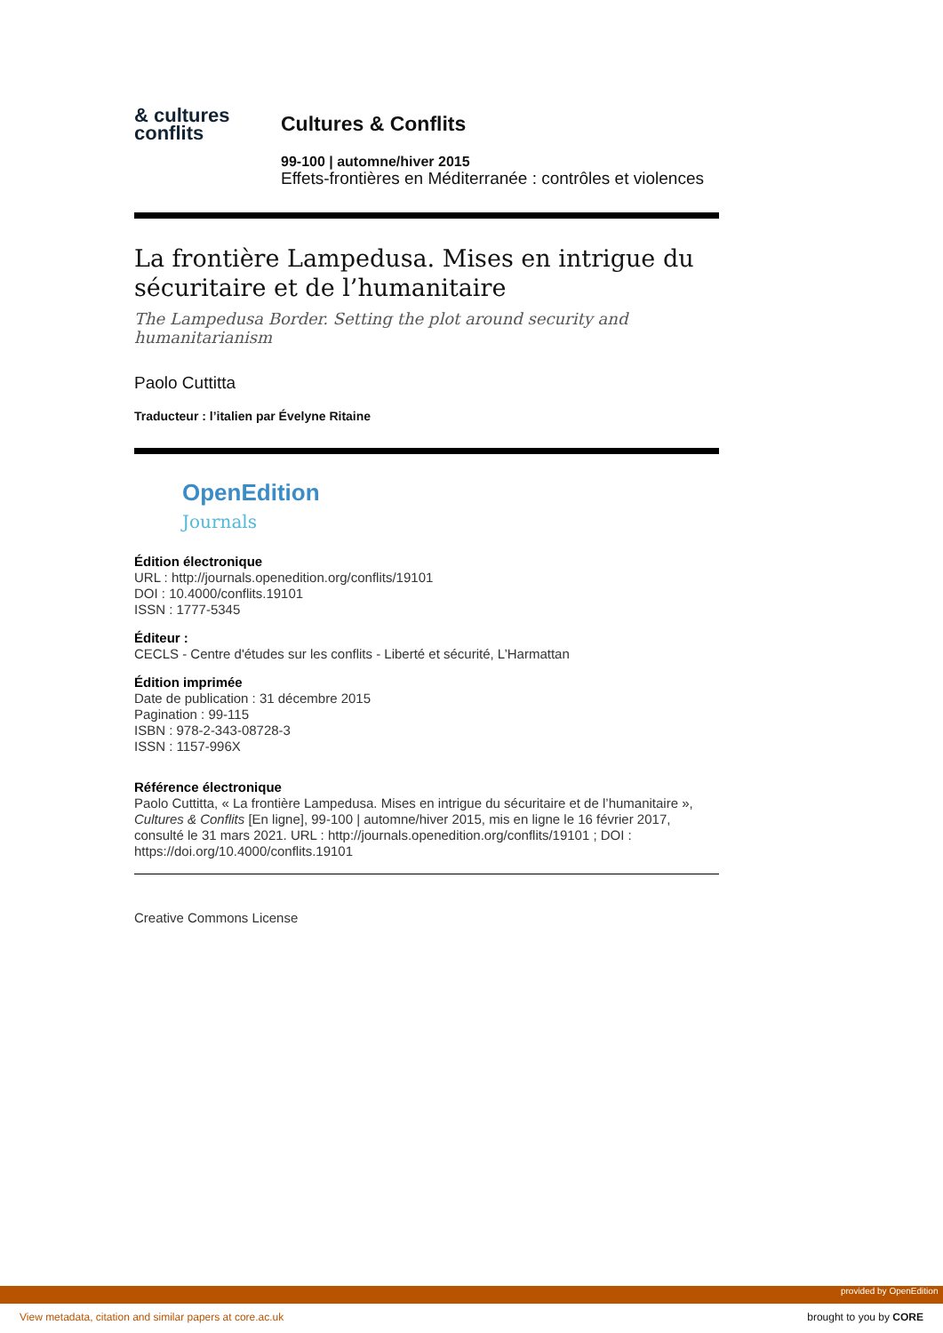& cultures
conflits
Cultures & Conflits
99-100 | automne/hiver 2015
Effets-frontières en Méditerranée : contrôles et violences
La frontière Lampedusa. Mises en intrigue du sécuritaire et de l’humanitaire
The Lampedusa Border. Setting the plot around security and humanitarianism
Paolo Cuttitta
Traducteur : l’italien par Évelyne Ritaine
OpenEdition
Journals
Édition électronique
URL : http://journals.openedition.org/conflits/19101
DOI : 10.4000/conflits.19101
ISSN : 1777-5345
Éditeur :
CECLS - Centre d'études sur les conflits - Liberté et sécurité, L’Harmattan
Édition imprimée
Date de publication : 31 décembre 2015
Pagination : 99-115
ISBN : 978-2-343-08728-3
ISSN : 1157-996X
Référence électronique
Paolo Cuttitta, « La frontière Lampedusa. Mises en intrigue du sécuritaire et de l’humanitaire », Cultures & Conflits [En ligne], 99-100 | automne/hiver 2015, mis en ligne le 16 février 2017, consulté le 31 mars 2021. URL : http://journals.openedition.org/conflits/19101 ; DOI : https://doi.org/10.4000/conflits.19101
Creative Commons License
provided by OpenEdition
View metadata, citation and similar papers at core.ac.uk
brought to you by CORE